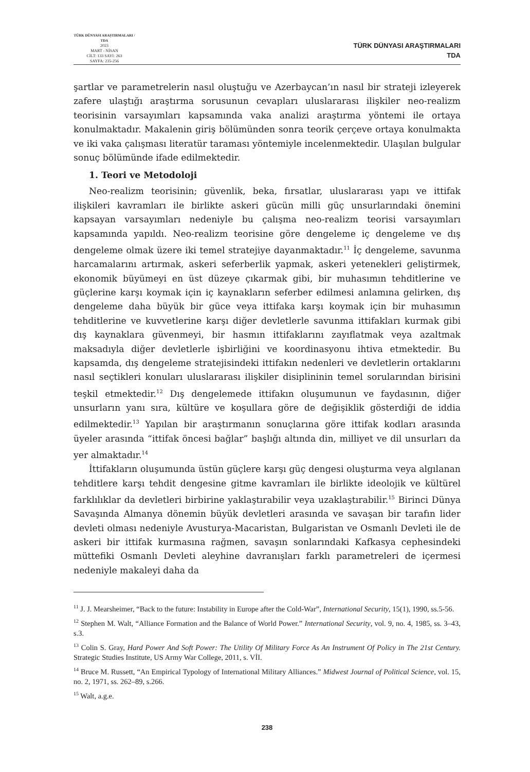TÜRK DÜNYASI ARAŞTIRMALARI / TDA
2023
MART - NİSAN
CİLT: 133 SAYI: 263
SAYFA: 235-256
TÜRK DÜNYASI ARAŞTIRMALARI
TDA
şartlar ve parametrelerin nasıl oluştuğu ve Azerbaycan’ın nasıl bir strateji izleyerek zafere ulaştığı araştırma sorusunun cevapları uluslararası ilişkiler neo-realizm teorisinin varsayımları kapsamında vaka analizi araştırma yöntemi ile ortaya konulmaktadır. Makalenin giriş bölümünden sonra teorik çerçeve ortaya konulmakta ve iki vaka çalışması literatür taraması yöntemiyle incelenmektedir. Ulaşılan bulgular sonuç bölümünde ifade edilmektedir.
1. Teori ve Metodoloji
Neo-realizm teorisinin; güvenlik, beka, fırsatlar, uluslararası yapı ve ittifak ilişkileri kavramları ile birlikte askeri gücün milli güç unsurlarındaki önemini kapsayan varsayımları nedeniyle bu çalışma neo-realizm teorisi varsayımları kapsamında yapıldı. Neo-realizm teorisine göre dengeleme iç dengeleme ve dış dengeleme olmak üzere iki temel stratejiye dayanmaktadır.<sup>11</sup> İç dengeleme, savunma harcamalarını artırmak, askeri seferberlik yapmak, askeri yetenekleri geliştirmek, ekonomik büyümeyi en üst düzeye çıkarmak gibi, bir muhasımın tehditlerine ve güçlerine karşı koymak için iç kaynakların seferber edilmesi anlamına gelirken, dış dengeleme daha büyük bir güce veya ittifaka karşı koymak için bir muhasımın tehditlerine ve kuvvetlerine karşı diğer devletlerle savunma ittifakları kurmak gibi dış kaynaklara güvenmeyi, bir hasmın ittifaklarını zayıflatmak veya azaltmak maksadıyla diğer devletlerle işbirliğini ve koordinasyonu ihtiva etmektedir. Bu kapsamda, dış dengeleme stratejisindeki ittifakın nedenleri ve devletlerin ortaklarını nasıl seçtikleri konuları uluslararası ilişkiler disiplininin temel sorularından birisini teşkil etmektedir.<sup>12</sup> Dış dengelemede ittifakın oluşumunun ve faydasının, diğer unsurların yanı sıra, kültüre ve koşullara göre de değişiklik gösterdiği de iddia edilmektedir.<sup>13</sup> Yapılan bir araştırmanın sonuçlarına göre ittifak kodları arasında üyeler arasında “ittifak öncesi bağlar” başlığı altında din, milliyet ve dil unsurları da yer almaktadır.<sup>14</sup>
İttifakların oluşumunda üstün güçlere karşı güç dengesi oluşturma veya algılanan tehditlere karşı tehdit dengesine gitme kavramları ile birlikte ideolojik ve kültürel farklılıklar da devletleri birbirine yaklaştırabilir veya uzaklaştırabilir.<sup>15</sup> Birinci Dünya Savaşında Almanya dönemin büyük devletleri arasında ve savaşan bir tarafın lider devleti olması nedeniyle Avusturya-Macaristan, Bulgaristan ve Osmanlı Devleti ile de askeri bir ittifak kurmasına rağmen, savaşın sonlarındaki Kafkasya cephesindeki müttefiki Osmanlı Devleti aleyhine davranışları farklı parametreleri de içermesi nedeniyle makaleyi daha da
<sup>11</sup> J. J. Mearsheimer, “Back to the future: Instability in Europe after the Cold-War”, International Security, 15(1), 1990, ss.5-56.
<sup>12</sup> Stephen M. Walt, “Alliance Formation and the Balance of World Power.” International Security, vol. 9, no. 4, 1985, ss. 3–43, s.3.
<sup>13</sup> Colin S. Gray, Hard Power And Soft Power: The Utility Of Military Force As An Instrument Of Policy in The 21st Century. Strategic Studies Institute, US Army War College, 2011, s. VİI.
<sup>14</sup> Bruce M. Russett, “An Empirical Typology of International Military Alliances.” Midwest Journal of Political Science, vol. 15, no. 2, 1971, ss. 262–89, s.266.
<sup>15</sup> Walt, a.g.e.
238